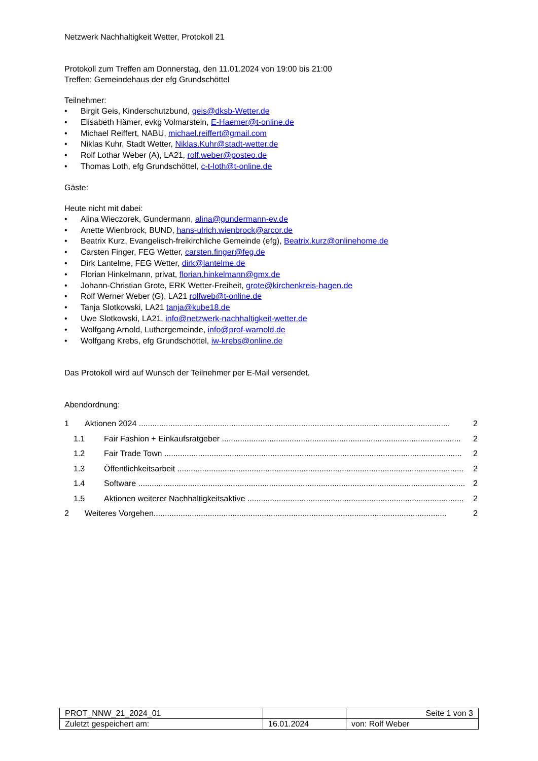Netzwerk Nachhaltigkeit Wetter, Protokoll 21
Protokoll zum Treffen am Donnerstag, den 11.01.2024 von 19:00 bis 21:00
Treffen: Gemeindehaus der efg Grundschöttel
Teilnehmer:
• Birgit Geis, Kinderschutzbund, geis@dksb-Wetter.de
• Elisabeth Hämer, evkg Volmarstein, E-Haemer@t-online.de
• Michael Reiffert, NABU, michael.reiffert@gmail.com
• Niklas Kuhr, Stadt Wetter, Niklas.Kuhr@stadt-wetter.de
• Rolf Lothar Weber (A), LA21, rolf.weber@posteo.de
• Thomas Loth, efg Grundschöttel, c-t-loth@t-online.de
Gäste:
Heute nicht mit dabei:
• Alina Wieczorek, Gundermann, alina@gundermann-ev.de
• Anette Wienbrock, BUND, hans-ulrich.wienbrock@arcor.de
• Beatrix Kurz, Evangelisch-freikirchliche Gemeinde (efg), Beatrix.kurz@onlinehome.de
• Carsten Finger, FEG Wetter, carsten.finger@feg.de
• Dirk Lantelme, FEG Wetter, dirk@lantelme.de
• Florian Hinkelmann, privat, florian.hinkelmann@gmx.de
• Johann-Christian Grote, ERK Wetter-Freiheit, grote@kirchenkreis-hagen.de
• Rolf Werner Weber (G), LA21 rolfweb@t-online.de
• Tanja Slotkowski, LA21 tanja@kube18.de
• Uwe Slotkowski, LA21, info@netzwerk-nachhaltigkeit-wetter.de
• Wolfgang Arnold, Luthergemeinde, info@prof-warnold.de
• Wolfgang Krebs, efg Grundschöttel, iw-krebs@online.de
Das Protokoll wird auf Wunsch der Teilnehmer per E-Mail versendet.
Abendordnung:
1 Aktionen 2024 .......................................................................................................................................... 2
1.1 Fair Fashion + Einkaufsratgeber .......................................................................................................... 2
1.2 Fair Trade Town .................................................................................................................................... 2
1.3 Öffentlichkeitsarbeit ............................................................................................................................... 2
1.4 Software ................................................................................................................................................. 2
1.5 Aktionen weiterer Nachhaltigkeitsaktive ................................................................................................ 2
2 Weiteres Vorgehen.................................................................................................................................. 2
| PROT_NNW_21_2024_01 | | Seite 1 von 3 |
| Zuletzt gespeichert am: | 16.01.2024 | von: Rolf Weber |